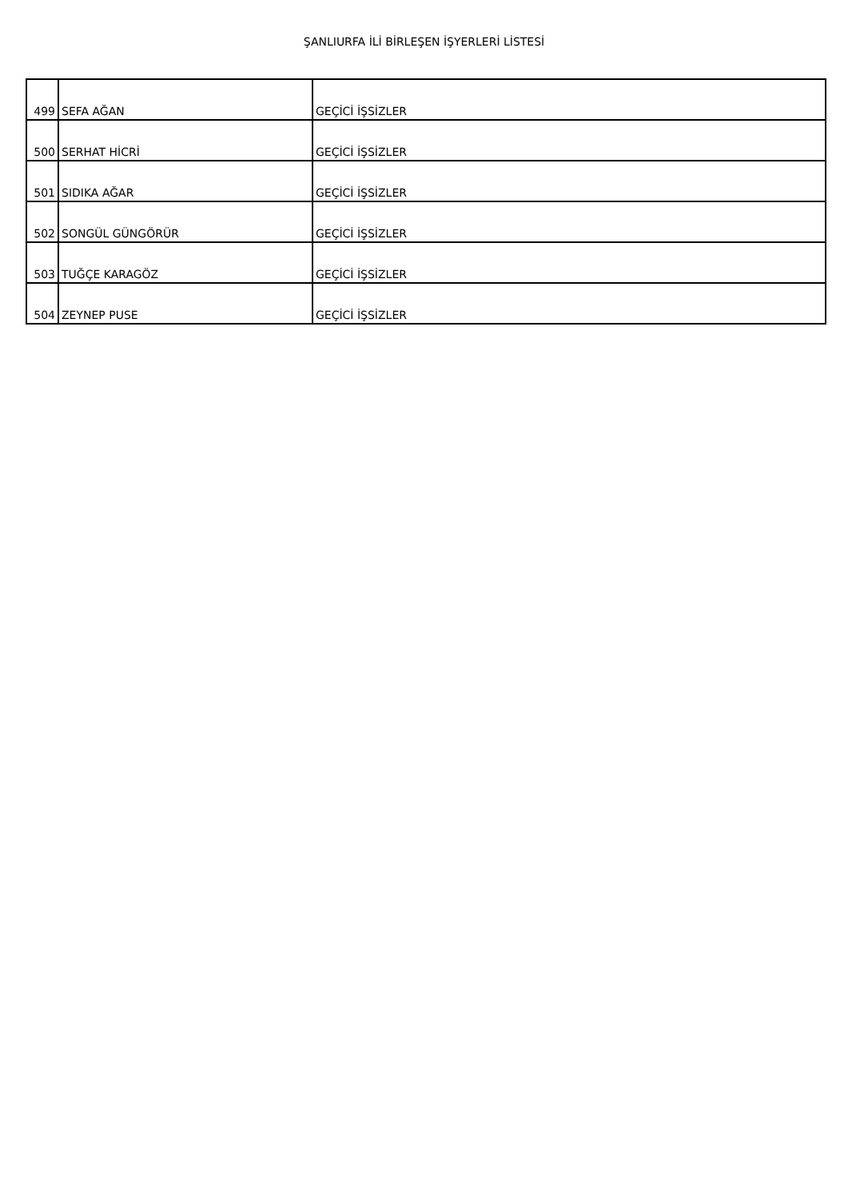ŞANLIURFA İLİ BİRLEŞEN İŞYERLERİ LİSTESİ
| 499 | SEFA AĞAN | GEÇİCİ İŞSİZLER |
| 500 | SERHAT HİCRİ | GEÇİCİ İŞSİZLER |
| 501 | SIDIKA AĞAR | GEÇİCİ İŞSİZLER |
| 502 | SONGÜL GÜNGÖRÜR | GEÇİCİ İŞSİZLER |
| 503 | TUĞÇE KARAGÖZ | GEÇİCİ İŞSİZLER |
| 504 | ZEYNEP PUSE | GEÇİCİ İŞSİZLER |